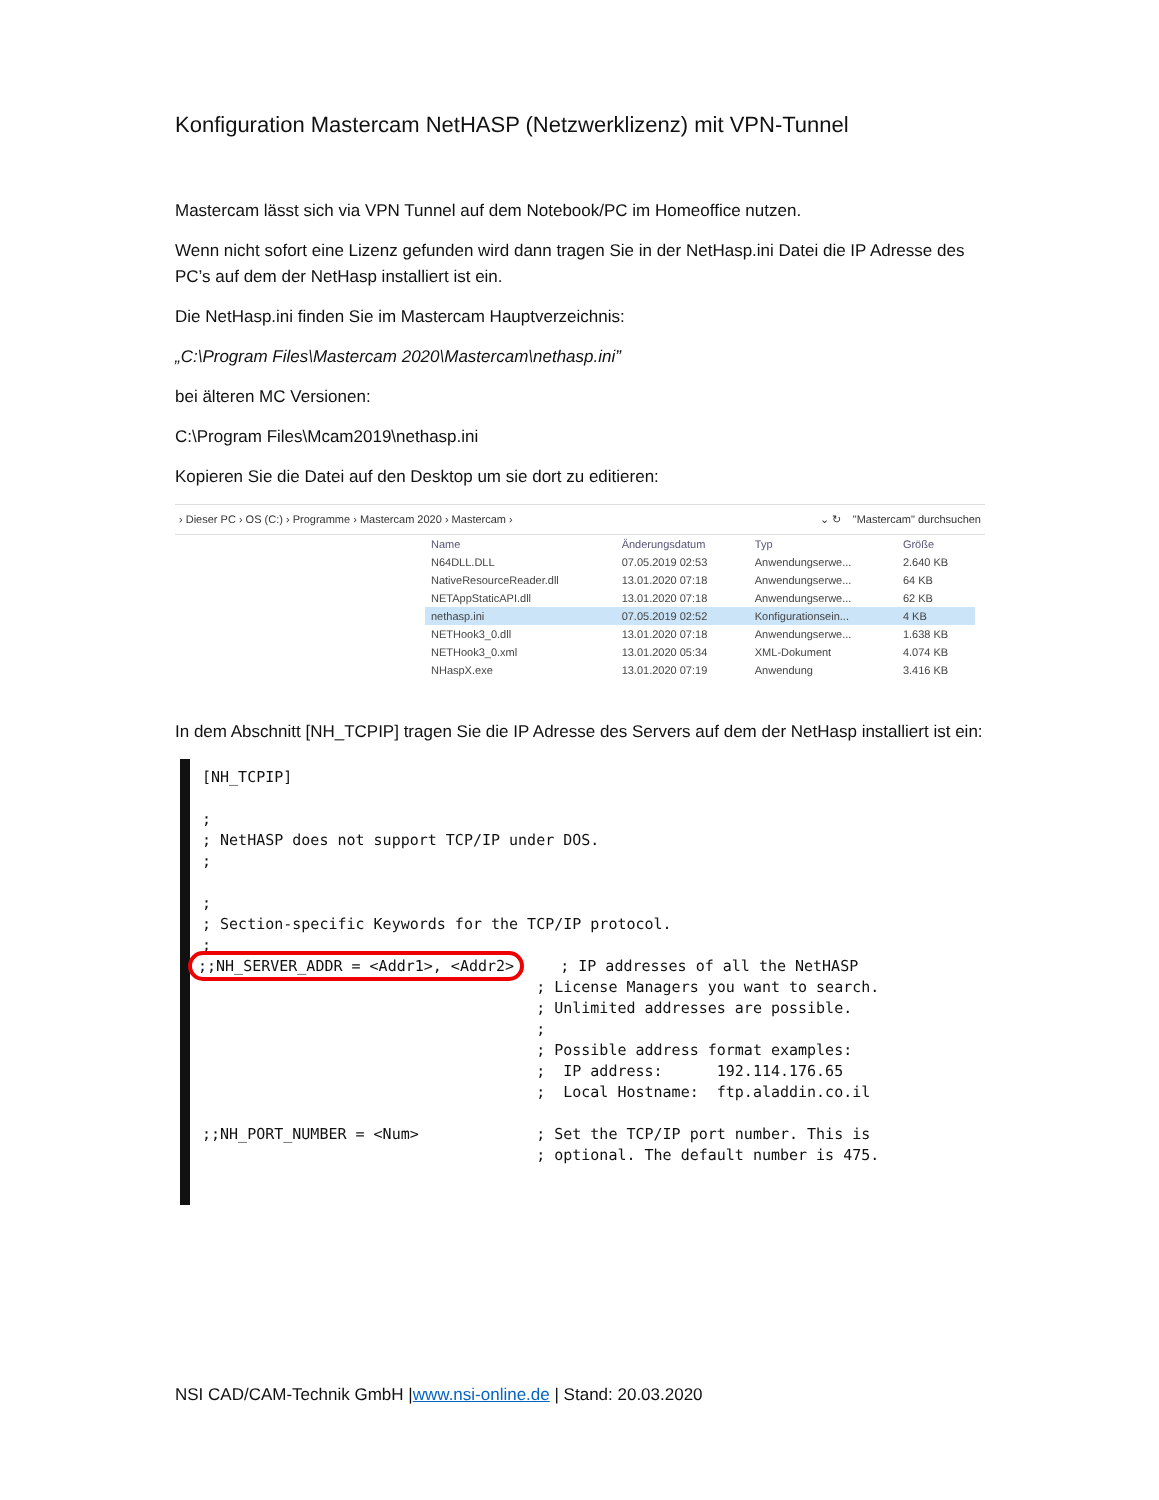Konfiguration Mastercam NetHASP (Netzwerklizenz) mit VPN-Tunnel
Mastercam lässt sich via VPN Tunnel auf dem Notebook/PC im Homeoffice nutzen.
Wenn nicht sofort eine Lizenz gefunden wird dann tragen Sie in der NetHasp.ini Datei die IP Adresse des PC’s auf dem der NetHasp installiert ist ein.
Die NetHasp.ini finden Sie im Mastercam Hauptverzeichnis:
„C:\Program Files\Mastercam 2020\Mastercam\nethasp.ini”
bei älteren MC Versionen:
C:\Program Files\Mcam2019\nethasp.ini
Kopieren Sie die Datei auf den Desktop um sie dort zu editieren:
› Dieser PC › OS (C:) › Programme › Mastercam 2020 › Mastercam › ⌄ ↻ "Mastercam" durchsuchen
| Name | Änderungsdatum | Typ | Größe |
| --- | --- | --- | --- |
| N64DLL.DLL | 07.05.2019 02:53 | Anwendungserwe... | 2.640 KB |
| NativeResourceReader.dll | 13.01.2020 07:18 | Anwendungserwe... | 64 KB |
| NETAppStaticAPI.dll | 13.01.2020 07:18 | Anwendungserwe... | 62 KB |
| nethasp.ini | 07.05.2019 02:52 | Konfigurationsein... | 4 KB |
| NETHook3_0.dll | 13.01.2020 07:18 | Anwendungserwe... | 1.638 KB |
| NETHook3_0.xml | 13.01.2020 05:34 | XML-Dokument | 4.074 KB |
| NHaspX.exe | 13.01.2020 07:19 | Anwendung | 3.416 KB |
In dem Abschnitt [NH_TCPIP] tragen Sie die IP Adresse des Servers auf dem der NetHasp installiert ist ein:
[NH_TCPIP] ; ; NetHASP does not support TCP/IP under DOS. ; ; ; Section-specific Keywords for the TCP/IP protocol. ; ;;NH_SERVER_ADDR = <Addr1>, <Addr2> ; IP addresses of all the NetHASP ; License Managers you want to search. ; Unlimited addresses are possible. ; ; Possible address format examples: ; IP address: 192.114.176.65 ; Local Hostname: ftp.aladdin.co.il ;;NH_PORT_NUMBER = <Num> ; Set the TCP/IP port number. This is ; optional. The default number is 475.
NSI CAD/CAM-Technik GmbH |www.nsi-online.de | Stand: 20.03.2020